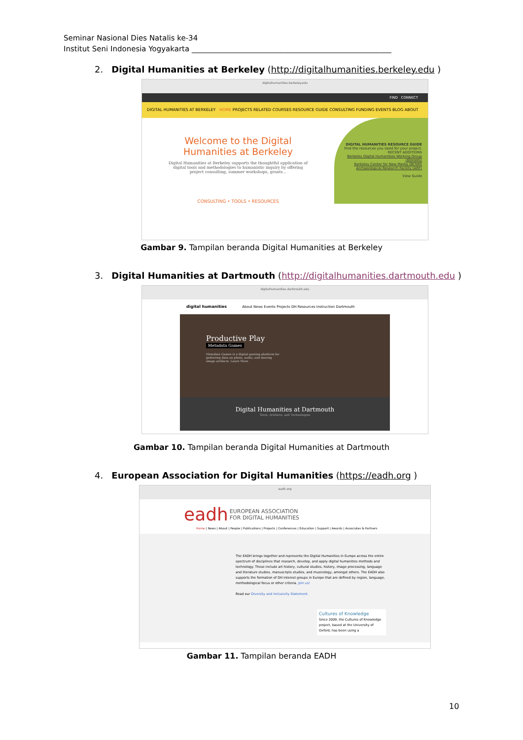Seminar Nasional Dies Natalis ke-34
Institut Seni Indonesia Yogyakarta ______________________________________________________
2. Digital Humanities at Berkeley (http://digitalhumanities.berkeley.edu )
digitalhumanities.berkeley.edu
FIND CONNECT
DIGITAL HUMANITIES AT BERKELEY HOME PROJECTS RELATED COURSES RESOURCE GUIDE CONSULTING FUNDING EVENTS BLOG ABOUT
Welcome to the Digital
Humanities at Berkeley
Digital Humanities at Berkeley supports the thoughtful application of digital tools and methodologies to humanistic inquiry by offering project consulting, summer workshops, grants...
CONSULTING • TOOLS • RESOURCES
DIGITAL HUMANITIES RESOURCE GUIDE
Find the resources you need for your project.
RECENT ADDITIONS
Berkeley Digital Humanities Working Group (BDHWG)
Berkeley Center for New Media (BCNM)
Archaeological Research Facility (ARF)
View Guide
Gambar 9. Tampilan beranda Digital Humanities at Berkeley
3. Digital Humanities at Dartmouth (http://digitalhumanities.dartmouth.edu )
digitalhumanities.dartmouth.edu
digital humanities About News Events Projects DH Resources Instruction Dartmouth
Productive Play
Metadata Games
Metadata Games is a digital gaming platform for gathering data on photo, audio, and moving image artifacts. Learn More
Digital Humanities at Dartmouth
Texts, Artifacts, and Technologies
Gambar 10. Tampilan beranda Digital Humanities at Dartmouth
4. European Association for Digital Humanities (https://eadh.org )
eadh.org
eadh EUROPEAN ASSOCIATION
FOR DIGITAL HUMANITIES
Home | News | About | People | Publications | Projects | Conferences | Education | Support | Awards | Associates & Partners
The EADH brings together and represents the Digital Humanities in Europe across the entire spectrum of disciplines that research, develop, and apply digital humanities methods and technology. These include art history, cultural studies, history, image processing, language and literature studies, manuscripts studies, and musicology, amongst others. The EADH also supports the formation of DH interest groups in Europe that are defined by region, language, methodological focus or other criteria. Join us!
Read our Diversity and Inclusivity Statement.
Cultures of Knowledge
Since 2009, the Cultures of Knowledge project, based at the University of Oxford, has been using a
Gambar 11. Tampilan beranda EADH
10